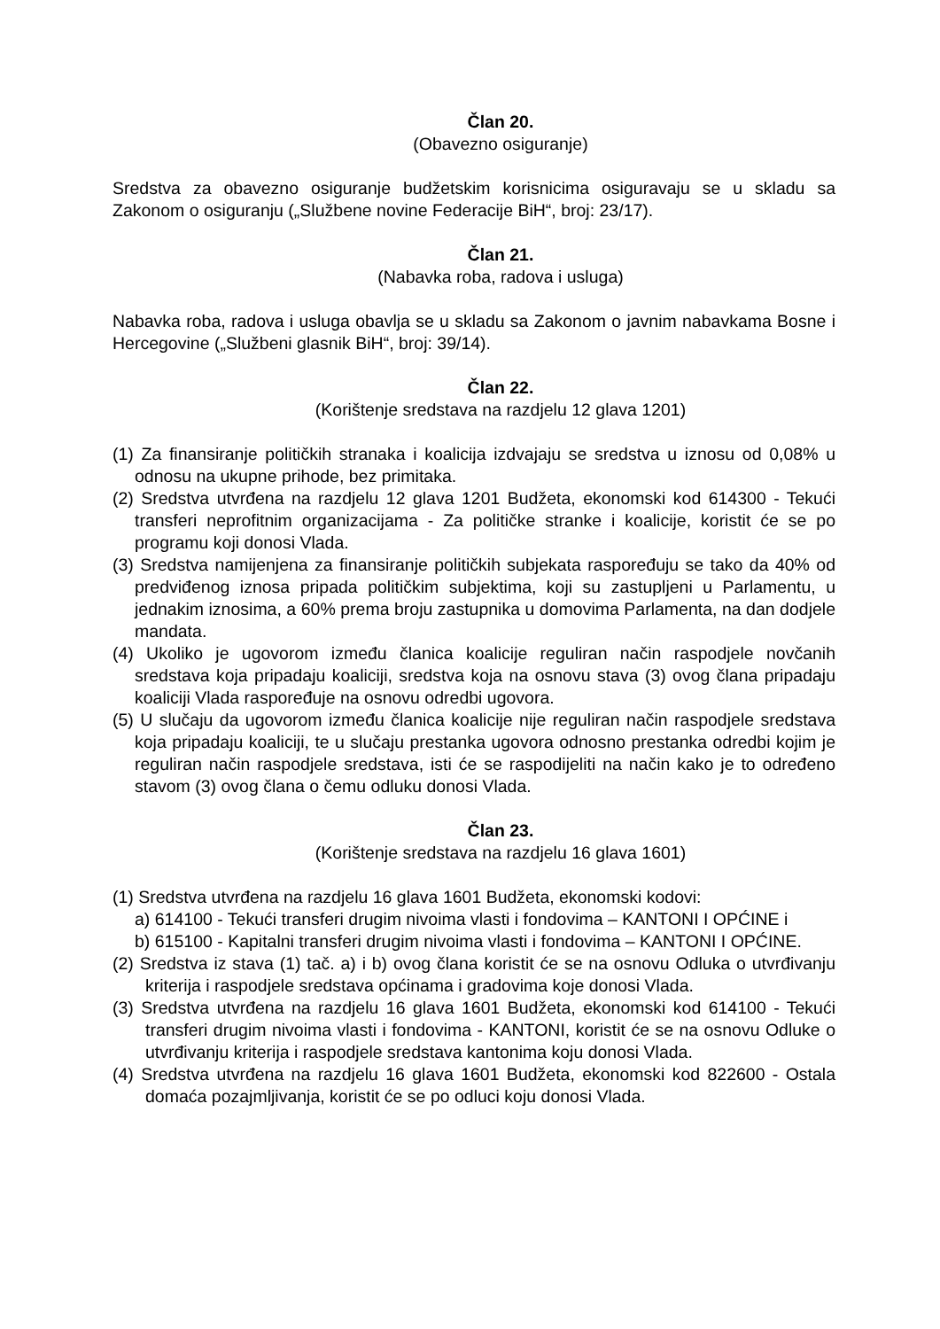Član 20.
(Obavezno osiguranje)
Sredstva za obavezno osiguranje budžetskim korisnicima osiguravaju se u skladu sa Zakonom o osiguranju („Službene novine Federacije BiH“, broj: 23/17).
Član 21.
(Nabavka roba, radova i usluga)
Nabavka roba, radova i usluga obavlja se u skladu sa Zakonom o javnim nabavkama Bosne i Hercegovine („Službeni glasnik BiH“, broj: 39/14).
Član 22.
(Korištenje sredstava na razdjelu 12 glava 1201)
(1) Za finansiranje političkih stranaka i koalicija izdvajaju se sredstva u iznosu od 0,08% u odnosu na ukupne prihode, bez primitaka.
(2) Sredstva utvrđena na razdjelu 12 glava 1201 Budžeta, ekonomski kod 614300 - Tekući transferi neprofitnim organizacijama - Za političke stranke i koalicije, koristit će se po programu koji donosi Vlada.
(3) Sredstva namijenjena za finansiranje političkih subjekata raspoređuju se tako da 40% od predviđenog iznosa pripada političkim subjektima, koji su zastupljeni u Parlamentu, u jednakim iznosima, a 60% prema broju zastupnika u domovima Parlamenta, na dan dodjele mandata.
(4) Ukoliko je ugovorom između članica koalicije reguliran način raspodjele novčanih sredstava koja pripadaju koaliciji, sredstva koja na osnovu stava (3) ovog člana pripadaju koaliciji Vlada raspoređuje na osnovu odredbi ugovora.
(5) U slučaju da ugovorom između članica koalicije nije reguliran način raspodjele sredstava koja pripadaju koaliciji, te u slučaju prestanka ugovora odnosno prestanka odredbi kojim je reguliran način raspodjele sredstava, isti će se raspodijeliti na način kako je to određeno stavom (3) ovog člana o čemu odluku donosi Vlada.
Član 23.
(Korištenje sredstava na razdjelu 16 glava 1601)
(1) Sredstva utvrđena na razdjelu 16 glava 1601 Budžeta, ekonomski kodovi:
a) 614100 - Tekući transferi drugim nivoima vlasti i fondovima – KANTONI I OPĆINE i
b) 615100 - Kapitalni transferi drugim nivoima vlasti i fondovima – KANTONI I OPĆINE.
(2) Sredstva iz stava (1) tač. a) i b) ovog člana koristit će se na osnovu Odluka o utvrđivanju kriterija i raspodjele sredstava općinama i gradovima koje donosi Vlada.
(3) Sredstva utvrđena na razdjelu 16 glava 1601 Budžeta, ekonomski kod 614100 - Tekući transferi drugim nivoima vlasti i fondovima - KANTONI, koristit će se na osnovu Odluke o utvrđivanju kriterija i raspodjele sredstava kantonima koju donosi Vlada.
(4) Sredstva utvrđena na razdjelu 16 glava 1601 Budžeta, ekonomski kod 822600 - Ostala domaća pozajmljivanja, koristit će se po odluci koju donosi Vlada.